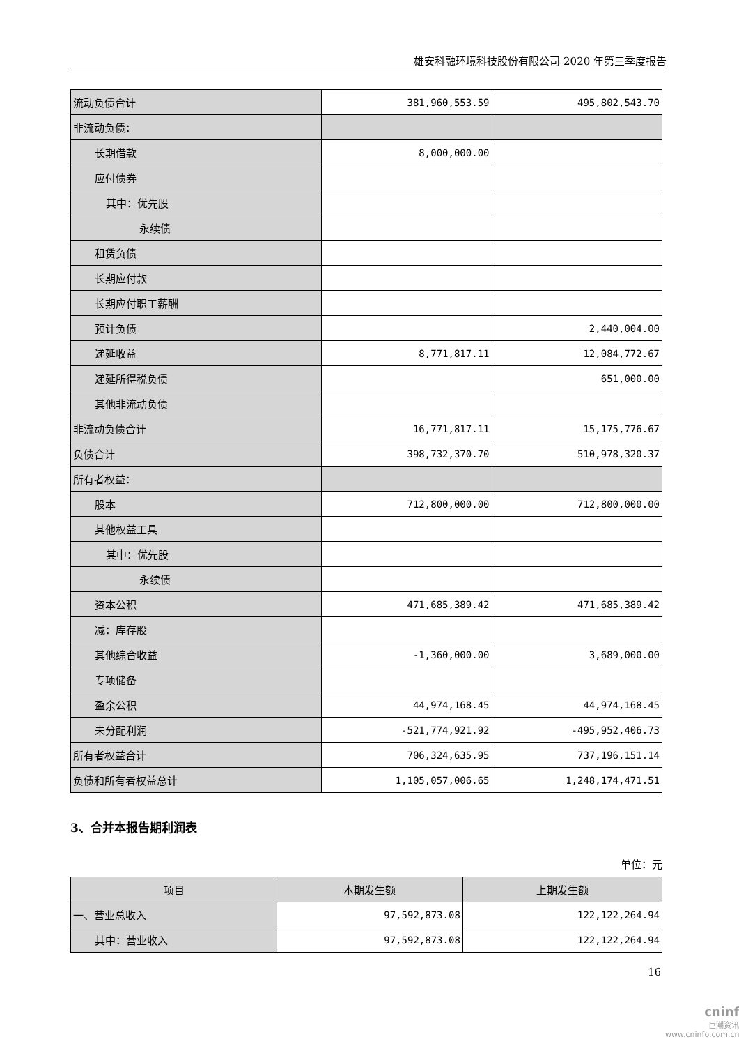雄安科融环境科技股份有限公司 2020 年第三季度报告
| 流动负债合计 | 381,960,553.59 | 495,802,543.70 |
| 非流动负债： | | |
| 长期借款 | 8,000,000.00 | |
| 应付债券 | | |
| 其中：优先股 | | |
| 永续债 | | |
| 租赁负债 | | |
| 长期应付款 | | |
| 长期应付职工薪酬 | | |
| 预计负债 | | 2,440,004.00 |
| 递延收益 | 8,771,817.11 | 12,084,772.67 |
| 递延所得税负债 | | 651,000.00 |
| 其他非流动负债 | | |
| 非流动负债合计 | 16,771,817.11 | 15,175,776.67 |
| 负债合计 | 398,732,370.70 | 510,978,320.37 |
| 所有者权益： | | |
| 股本 | 712,800,000.00 | 712,800,000.00 |
| 其他权益工具 | | |
| 其中：优先股 | | |
| 永续债 | | |
| 资本公积 | 471,685,389.42 | 471,685,389.42 |
| 减：库存股 | | |
| 其他综合收益 | -1,360,000.00 | 3,689,000.00 |
| 专项储备 | | |
| 盈余公积 | 44,974,168.45 | 44,974,168.45 |
| 未分配利润 | -521,774,921.92 | -495,952,406.73 |
| 所有者权益合计 | 706,324,635.95 | 737,196,151.14 |
| 负债和所有者权益总计 | 1,105,057,006.65 | 1,248,174,471.51 |
3、合并本报告期利润表
单位：元
| 项目 | 本期发生额 | 上期发生额 |
| --- | --- | --- |
| 一、营业总收入 | 97,592,873.08 | 122,122,264.94 |
| 其中：营业收入 | 97,592,873.08 | 122,122,264.94 |
16
cninf
巨潮资讯
www.cninfo.com.cn